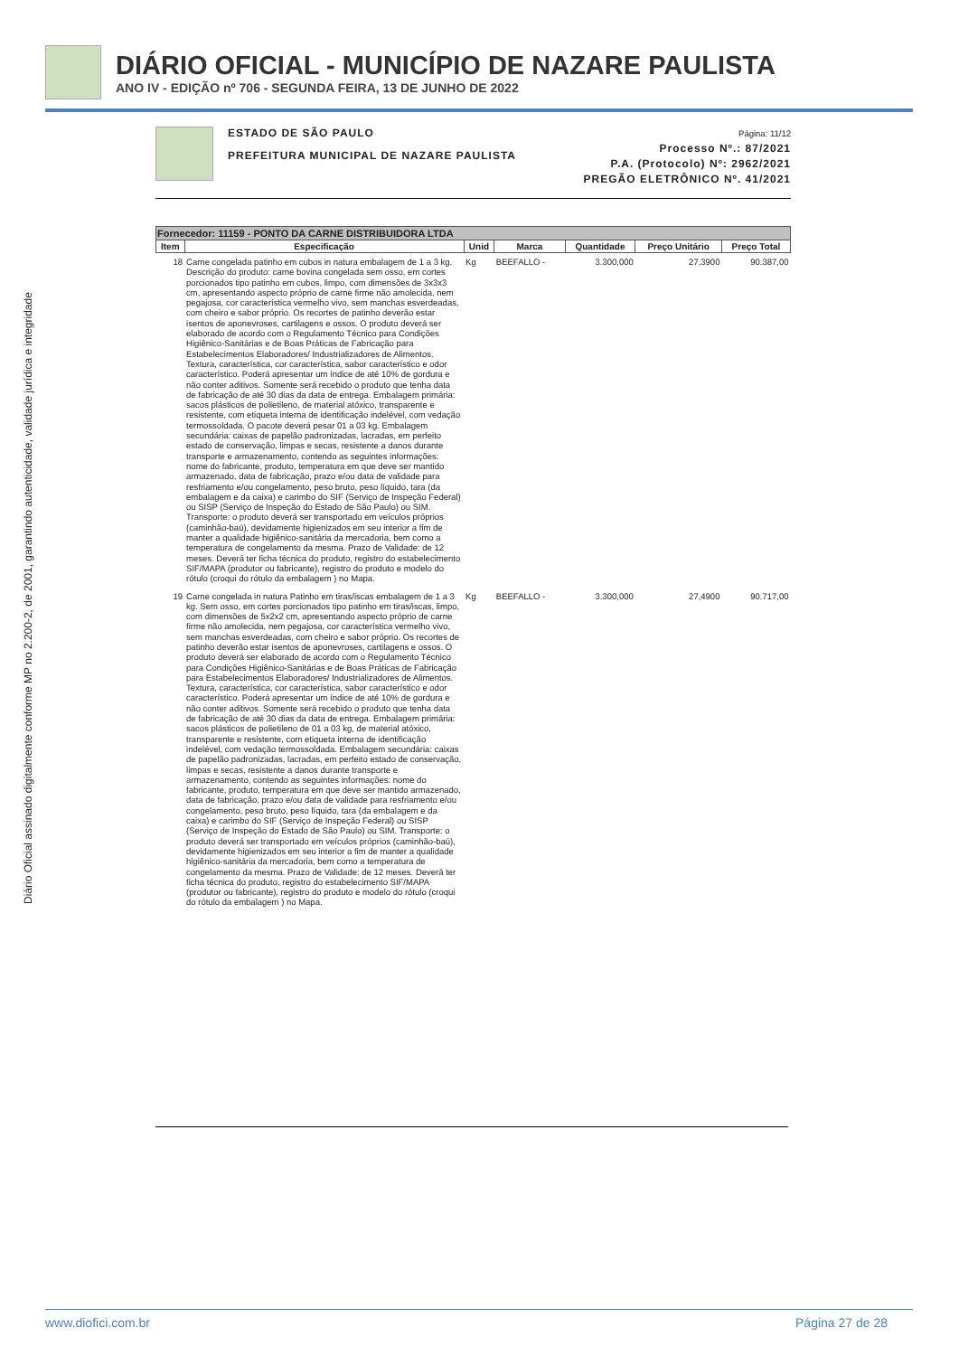DIÁRIO OFICIAL - MUNICÍPIO DE NAZARE PAULISTA
ANO IV - EDIÇÃO nº 706 - SEGUNDA FEIRA, 13 DE JUNHO DE 2022
Diário Oficial assinado digitalmente conforme MP no 2.200-2, de 2001, garantindo autenticidade, validade jurídica e integridade
ESTADO DE SÃO PAULO
PREFEITURA MUNICIPAL DE NAZARE PAULISTA
Página: 11/12
Processo Nº.: 87/2021
P.A. (Protocolo) Nº: 2962/2021
PREGÃO ELETRÔNICO Nº. 41/2021
| Fornecedor: 11159 - PONTO DA CARNE DISTRIBUIDORA LTDA | | | | | | |
| --- | --- | --- | --- | --- | --- | --- |
| Item | Especificação | Unid | Marca | Quantidade | Preço Unitário | Preço Total |
| 18 | Carne congelada patinho em cubos in natura embalagem de 1 a 3 kg. Descrição do produto: carne bovina congelada sem osso, em cortes porcionados tipo patinho em cubos, limpo, com dimensões de 3x3x3 cm, apresentando aspecto próprio de carne firme não amolecida, nem pegajosa, cor característica vermelho vivo, sem manchas esverdeadas, com cheiro e sabor próprio. Os recortes de patinho deverão estar isentos de aponevroses, cartilagens e ossos. O produto deverá ser elaborado de acordo com o Regulamento Técnico para Condições Higiênico-Sanitárias e de Boas Práticas de Fabricação para Estabelecimentos Elaboradores/ Industrializadores de Alimentos. Textura, característica, cor característica, sabor característico e odor característico. Poderá apresentar um índice de até 10% de gordura e não conter aditivos. Somente será recebido o produto que tenha data de fabricação de até 30 dias da data de entrega. Embalagem primária: sacos plásticos de polietileno, de material atóxico, transparente e resistente, com etiqueta interna de identificação indelével, com vedação termossoldada. O pacote deverá pesar 01 a 03 kg. Embalagem secundária: caixas de papelão padronizadas, lacradas, em perfeito estado de conservação, limpas e secas, resistente a danos durante transporte e armazenamento, contendo as seguintes informações: nome do fabricante, produto, temperatura em que deve ser mantido armazenado, data de fabricação, prazo e/ou data de validade para resfriamento e/ou congelamento, peso bruto, peso líquido, tara (da embalagem e da caixa) e carimbo do SIF (Serviço de Inspeção Federal) ou SISP (Serviço de Inspeção do Estado de São Paulo) ou SIM. Transporte: o produto deverá ser transportado em veículos próprios (caminhão-baú), devidamente higienizados em seu interior a fim de manter a qualidade higiênico-sanitária da mercadoria, bem como a temperatura de congelamento da mesma. Prazo de Validade: de 12 meses. Deverá ter ficha técnica do produto, registro do estabelecimento SIF/MAPA (produtor ou fabricante), registro do produto e modelo do rótulo (croqui do rótulo da embalagem ) no Mapa. | Kg | BEEFALLO - | 3.300,000 | 27,3900 | 90.387,00 |
| 19 | Carne congelada in natura Patinho em tiras/iscas embalagem de 1 a 3 kg. Sem osso, em cortes porcionados tipo patinho em tiras/iscas, limpo, com dimensões de 5x2x2 cm, apresentando aspecto próprio de carne firme não amolecida, nem pegajosa, cor característica vermelho vivo, sem manchas esverdeadas, com cheiro e sabor próprio. Os recortes de patinho deverão estar isentos de aponevroses, cartilagens e ossos. O produto deverá ser elaborado de acordo com o Regulamento Técnico para Condições Higiênico-Sanitárias e de Boas Práticas de Fabricação para Estabelecimentos Elaboradores/ Industrializadores de Alimentos. Textura, característica, cor característica, sabor característico e odor característico. Poderá apresentar um índice de até 10% de gordura e não conter aditivos. Somente será recebido o produto que tenha data de fabricação de até 30 dias da data de entrega. Embalagem primária: sacos plásticos de polietileno de 01 a 03 kg, de material atóxico, transparente e resistente, com etiqueta interna de identificação indelével, com vedação termossoldada. Embalagem secundária: caixas de papelão padronizadas, lacradas, em perfeito estado de conservação, limpas e secas, resistente a danos durante transporte e armazenamento, contendo as seguintes informações: nome do fabricante, produto, temperatura em que deve ser mantido armazenado, data de fabricação, prazo e/ou data de validade para resfriamento e/ou congelamento, peso bruto, peso líquido, tara (da embalagem e da caixa) e carimbo do SIF (Serviço de Inspeção Federal) ou SISP (Serviço de Inspeção do Estado de São Paulo) ou SIM. Transporte: o produto deverá ser transportado em veículos próprios (caminhão-baú), devidamente higienizados em seu interior a fim de manter a qualidade higiênico-sanitária da mercadoria, bem como a temperatura de congelamento da mesma. Prazo de Validade: de 12 meses. Deverá ter ficha técnica do produto, registro do estabelecimento SIF/MAPA (produtor ou fabricante), registro do produto e modelo do rótulo (croqui do rótulo da embalagem ) no Mapa. | Kg | BEEFALLO - | 3.300,000 | 27,4900 | 90.717,00 |
www.diofici.com.br Página 27 de 28